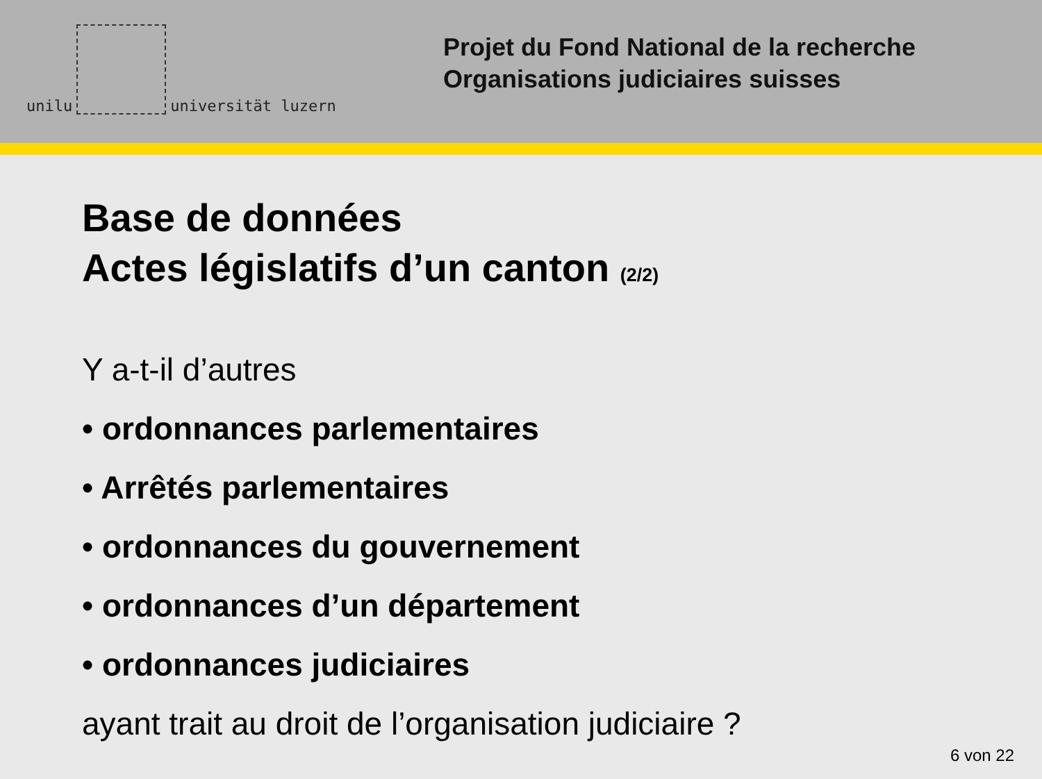unilu
universität luzern
Projet du Fond National de la recherche
Organisations judiciaires suisses
Base de données
Actes législatifs d’un canton (2/2)
Y a-t-il d’autres
• ordonnances parlementaires
• Arrêtés parlementaires
• ordonnances du gouvernement
• ordonnances d’un département
• ordonnances judiciaires
ayant trait au droit de l’organisation judiciaire ?
6 von 22